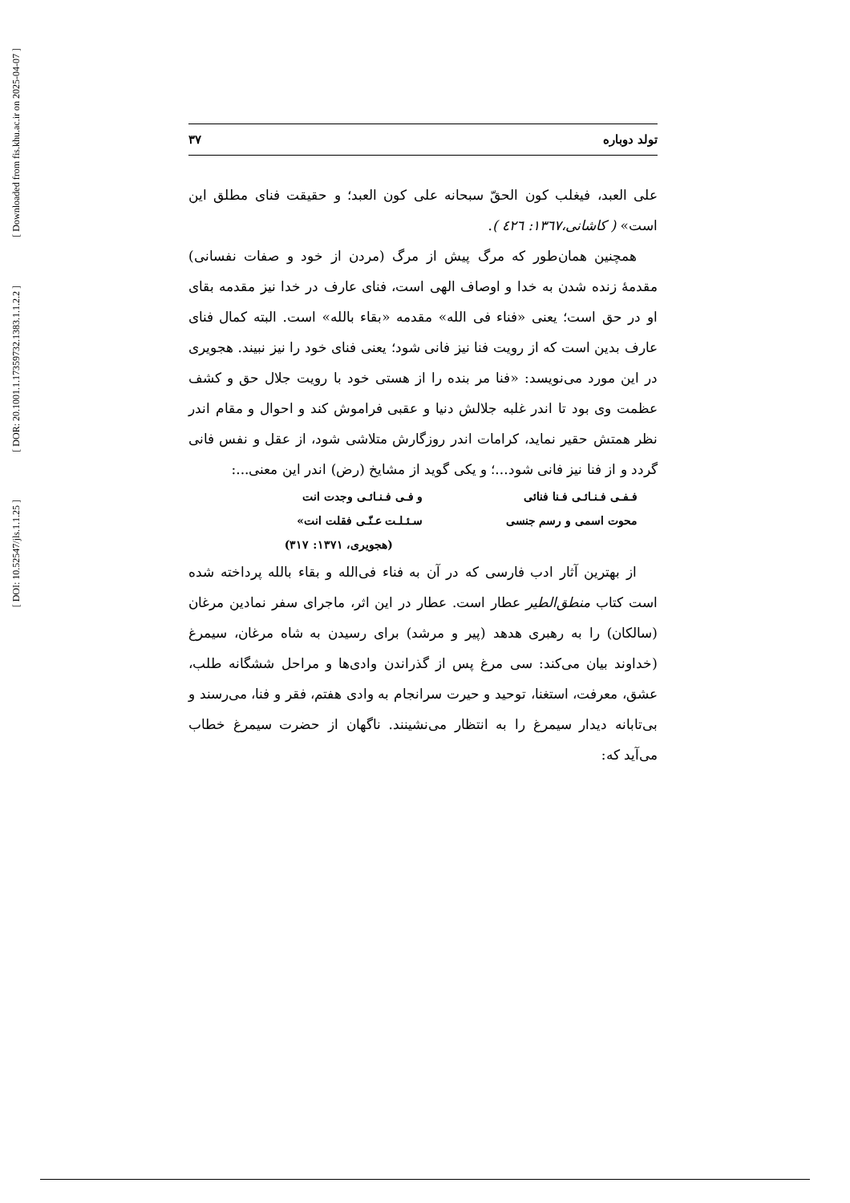[ Downloaded from fis.khu.ac.ir on 2025-04-07 ]
[ DOR: 20.1001.1.17359732.1383.1.1.2.2 ]
[ DOI: 10.52547/jls.1.1.25 ]
تولد دوباره ۳۷
علی العبد، فیغلب کون الحقّ سبحانه علی کون العبد؛ و حقیقت فنای مطلق این است» ( کاشانی،١٣٦٧: ٤٢٦ ).
همچنین همان‌طور که مرگ پیش از مرگ (مردن از خود و صفات نفسانی) مقدمهٔ زنده شدن به خدا و اوصاف الهی است، فنای عارف در خدا نیز مقدمه بقای او در حق است؛ یعنی «فناء فی الله» مقدمه «بقاء بالله» است. البته کمال فنای عارف بدین است که از رویت فنا نیز فانی شود؛ یعنی فنای خود را نیز نبیند. هجویری در این مورد می‌نویسد: «فنا مر بنده را از هستی خود با رویت جلال حق و کشف عظمت وی بود تا اندر غلبه جلالش دنیا و عقبی فراموش کند و احوال و مقام اندر نظر همتش حقیر نماید، کرامات اندر روزگارش متلاشی شود، از عقل و نفس فانی گردد و از فنا نیز فانی شود...؛ و یکی گوید از مشایخ (رض) اندر این معنی...:
فـفـی فـنـائـی فـنا فنائی و فـی فـنـائـی وجدت انت محوت اسمی و رسم جنسی سـئـلـت عـنّـی فقلت انت»
(هجویری، ۱۳۷۱: ۳۱۷)
از بهترین آثار ادب فارسی که در آن به فناء فی‌الله و بقاء بالله پرداخته شده است کتاب منطق‌الطیر عطار است. عطار در این اثر، ماجرای سفر نمادین مرغان (سالکان) را به رهبری هدهد (پیر و مرشد) برای رسیدن به شاه مرغان، سیمرغ (خداوند بیان می‌کند: سی مرغ پس از گذراندن وادی‌ها و مراحل ششگانه طلب، عشق، معرفت، استغنا، توحید و حیرت سرانجام به وادی هفتم، فقر و فنا، می‌رسند و بی‌تابانه دیدار سیمرغ را به انتظار می‌نشینند. ناگهان از حضرت سیمرغ خطاب می‌آید که: